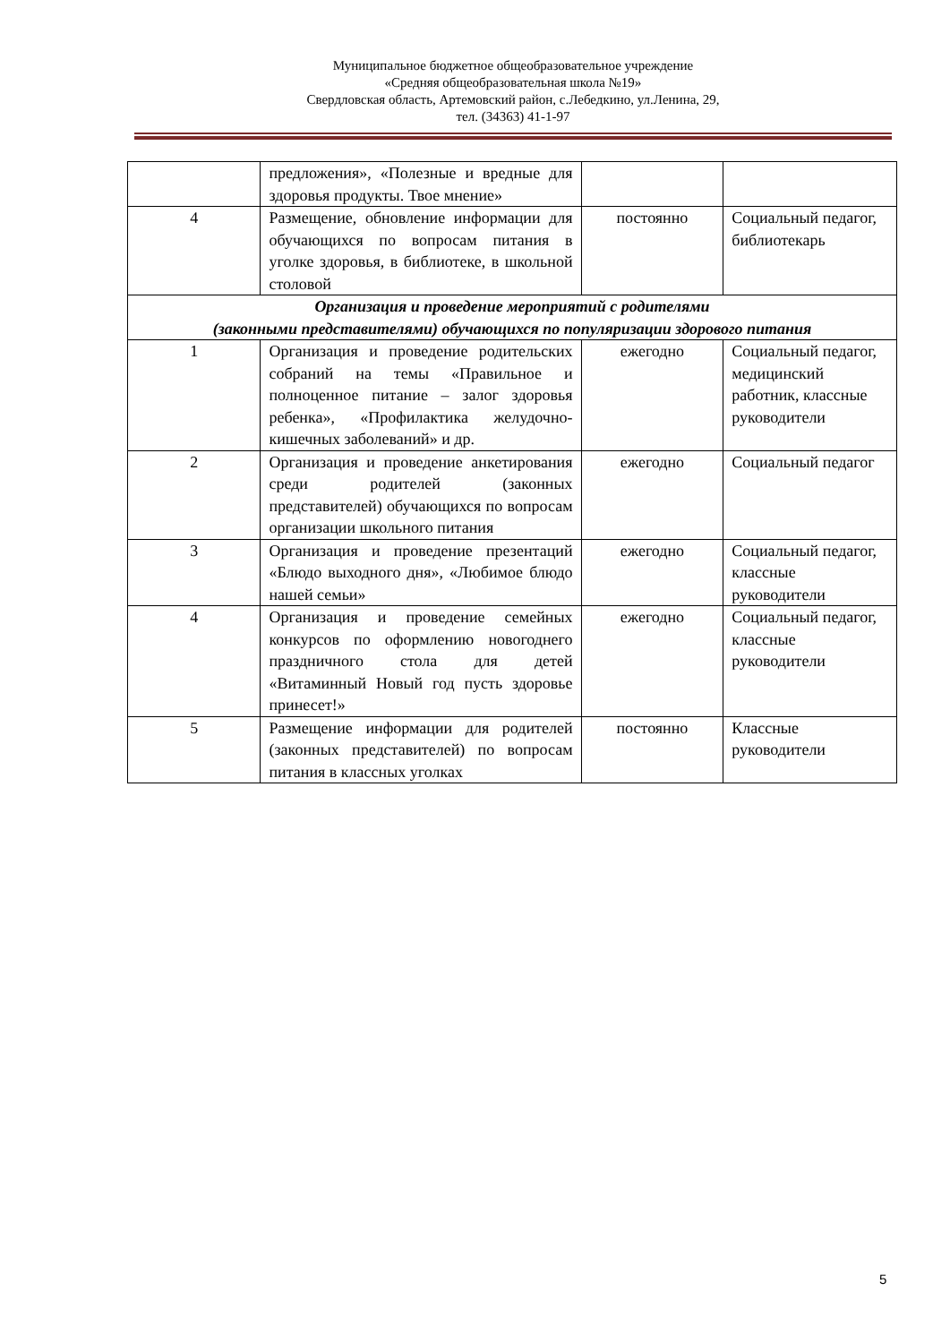Муниципальное бюджетное общеобразовательное учреждение
«Средняя общеобразовательная школа №19»
Свердловская область, Артемовский район, с.Лебедкино, ул.Ленина, 29,
тел. (34363) 41-1-97
| | предложения», «Полезные и вредные для здоровья продукты. Твое мнение» | | |
| 4 | Размещение, обновление информации для обучающихся по вопросам питания в уголке здоровья, в библиотеке, в школьной столовой | постоянно | Социальный педагог, библиотекарь |
| Организация и проведение мероприятий с родителями (законными представителями) обучающихся по популяризации здорового питания | | | |
| 1 | Организация и проведение родительских собраний на темы «Правильное и полноценное питание – залог здоровья ребенка», «Профилактика желудочно-кишечных заболеваний» и др. | ежегодно | Социальный педагог, медицинский работник, классные руководители |
| 2 | Организация и проведение анкетирования среди родителей (законных представителей) обучающихся по вопросам организации школьного питания | ежегодно | Социальный педагог |
| 3 | Организация и проведение презентаций «Блюдо выходного дня», «Любимое блюдо нашей семьи» | ежегодно | Социальный педагог, классные руководители |
| 4 | Организация и проведение семейных конкурсов по оформлению новогоднего праздничного стола для детей «Витаминный Новый год пусть здоровье принесет!» | ежегодно | Социальный педагог, классные руководители |
| 5 | Размещение информации для родителей (законных представителей) по вопросам питания в классных уголках | постоянно | Классные руководители |
5